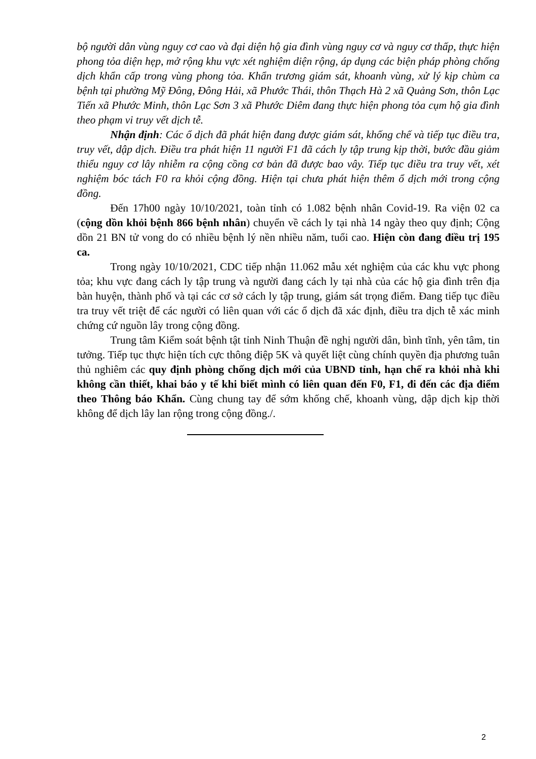bộ người dân vùng nguy cơ cao và đại diện hộ gia đình vùng nguy cơ và nguy cơ thấp, thực hiện phong tỏa diện hẹp, mở rộng khu vực xét nghiệm diện rộng, áp dụng các biện pháp phòng chống dịch khẩn cấp trong vùng phong tỏa. Khẩn trương giám sát, khoanh vùng, xử lý kịp chùm ca bệnh tại phường Mỹ Đông, Đông Hải, xã Phước Thái, thôn Thạch Hà 2 xã Quảng Sơn, thôn Lạc Tiến xã Phước Minh, thôn Lạc Sơn 3 xã Phước Diêm đang thực hiện phong tỏa cụm hộ gia đình theo phạm vi truy vết dịch tễ.
Nhận định: Các ổ dịch đã phát hiện đang được giám sát, khống chế và tiếp tục điều tra, truy vết, dập dịch. Điều tra phát hiện 11 người F1 đã cách ly tập trung kịp thời, bước đầu giảm thiểu nguy cơ lây nhiễm ra cộng cồng cơ bản đã được bao vây. Tiếp tục điều tra truy vết, xét nghiệm bóc tách F0 ra khỏi cộng đồng. Hiện tại chưa phát hiện thêm ổ dịch mới trong cộng đồng.
Đến 17h00 ngày 10/10/2021, toàn tỉnh có 1.082 bệnh nhân Covid-19. Ra viện 02 ca (cộng dồn khỏi bệnh 866 bệnh nhân) chuyển về cách ly tại nhà 14 ngày theo quy định; Cộng dồn 21 BN tử vong do có nhiều bệnh lý nền nhiều năm, tuổi cao. Hiện còn đang điều trị 195 ca.
Trong ngày 10/10/2021, CDC tiếp nhận 11.062 mẫu xét nghiệm của các khu vực phong tỏa; khu vực đang cách ly tập trung và người đang cách ly tại nhà của các hộ gia đình trên địa bàn huyện, thành phố và tại các cơ sở cách ly tập trung, giám sát trọng điểm. Đang tiếp tục điều tra truy vết triệt để các người có liên quan với các ổ dịch đã xác định, điều tra dịch tễ xác minh chứng cứ nguồn lây trong cộng đồng.
Trung tâm Kiểm soát bệnh tật tỉnh Ninh Thuận đề nghị người dân, bình tĩnh, yên tâm, tin tưởng. Tiếp tục thực hiện tích cực thông điệp 5K và quyết liệt cùng chính quyền địa phương tuân thủ nghiêm các quy định phòng chống dịch mới của UBND tỉnh, hạn chế ra khỏi nhà khi không cần thiết, khai báo y tế khi biết mình có liên quan đến F0, F1, đi đến các địa điểm theo Thông báo Khẩn. Cùng chung tay để sớm khống chế, khoanh vùng, dập dịch kịp thời không để dịch lây lan rộng trong cộng đồng./.
2